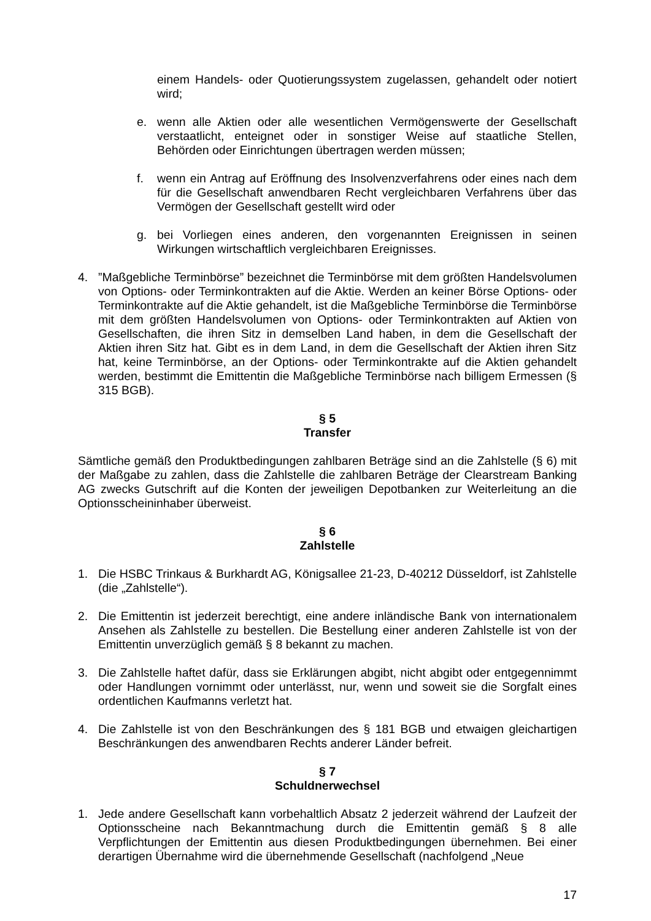einem Handels- oder Quotierungssystem zugelassen, gehandelt oder notiert wird;
e. wenn alle Aktien oder alle wesentlichen Vermögenswerte der Gesellschaft verstaatlicht, enteignet oder in sonstiger Weise auf staatliche Stellen, Behörden oder Einrichtungen übertragen werden müssen;
f. wenn ein Antrag auf Eröffnung des Insolvenzverfahrens oder eines nach dem für die Gesellschaft anwendbaren Recht vergleichbaren Verfahrens über das Vermögen der Gesellschaft gestellt wird oder
g. bei Vorliegen eines anderen, den vorgenannten Ereignissen in seinen Wirkungen wirtschaftlich vergleichbaren Ereignisses.
4. ”Maßgebliche Terminbörse” bezeichnet die Terminbörse mit dem größten Handelsvolumen von Options- oder Terminkontrakten auf die Aktie. Werden an keiner Börse Options- oder Terminkontrakte auf die Aktie gehandelt, ist die Maßgebliche Terminbörse die Terminbörse mit dem größten Handelsvolumen von Options- oder Terminkontrakten auf Aktien von Gesellschaften, die ihren Sitz in demselben Land haben, in dem die Gesellschaft der Aktien ihren Sitz hat. Gibt es in dem Land, in dem die Gesellschaft der Aktien ihren Sitz hat, keine Terminbörse, an der Options- oder Terminkontrakte auf die Aktien gehandelt werden, bestimmt die Emittentin die Maßgebliche Terminbörse nach billigem Ermessen (§ 315 BGB).
§ 5
Transfer
Sämtliche gemäß den Produktbedingungen zahlbaren Beträge sind an die Zahlstelle (§ 6) mit der Maßgabe zu zahlen, dass die Zahlstelle die zahlbaren Beträge der Clearstream Banking AG zwecks Gutschrift auf die Konten der jeweiligen Depotbanken zur Weiterleitung an die Optionsscheininhaber überweist.
§ 6
Zahlstelle
1. Die HSBC Trinkaus & Burkhardt AG, Königsallee 21-23, D-40212 Düsseldorf, ist Zahlstelle (die „Zahlstelle“).
2. Die Emittentin ist jederzeit berechtigt, eine andere inländische Bank von internationalem Ansehen als Zahlstelle zu bestellen. Die Bestellung einer anderen Zahlstelle ist von der Emittentin unverzüglich gemäß § 8 bekannt zu machen.
3. Die Zahlstelle haftet dafür, dass sie Erklärungen abgibt, nicht abgibt oder entgegennimmt oder Handlungen vornimmt oder unterlässt, nur, wenn und soweit sie die Sorgfalt eines ordentlichen Kaufmanns verletzt hat.
4. Die Zahlstelle ist von den Beschränkungen des § 181 BGB und etwaigen gleichartigen Beschränkungen des anwendbaren Rechts anderer Länder befreit.
§ 7
Schuldnerwechsel
1. Jede andere Gesellschaft kann vorbehaltlich Absatz 2 jederzeit während der Laufzeit der Optionsscheine nach Bekanntmachung durch die Emittentin gemäß § 8 alle Verpflichtungen der Emittentin aus diesen Produktbedingungen übernehmen. Bei einer derartigen Übernahme wird die übernehmende Gesellschaft (nachfolgend „Neue
17